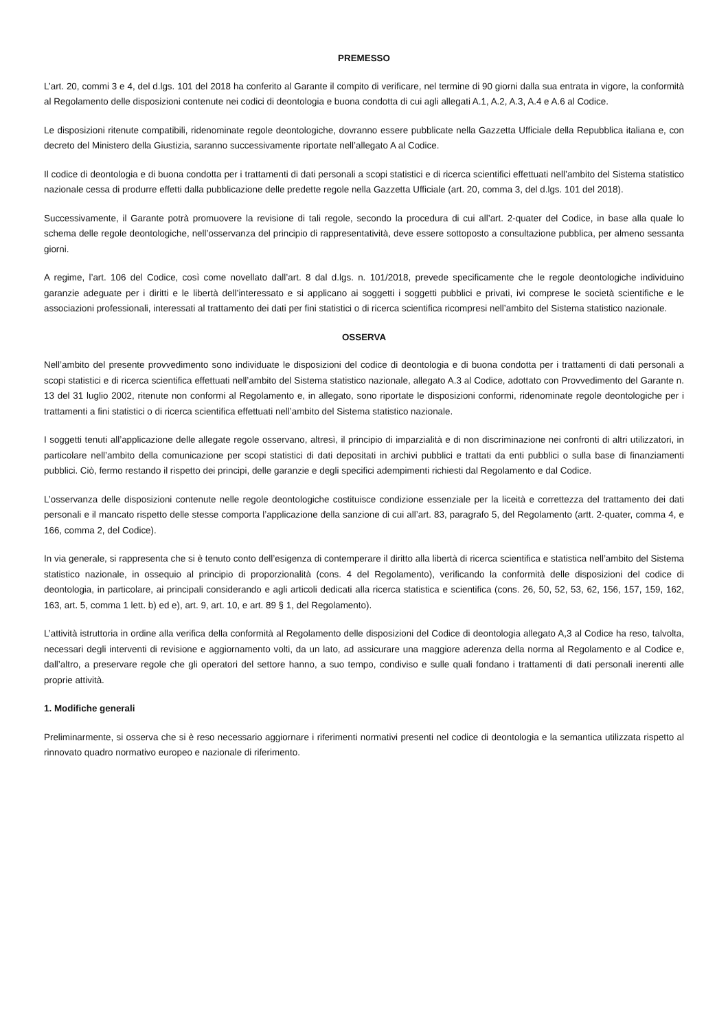PREMESSO
L’art. 20, commi 3 e 4, del d.lgs. 101 del 2018 ha conferito al Garante il compito di verificare, nel termine di 90 giorni dalla sua entrata in vigore, la conformità al Regolamento delle disposizioni contenute nei codici di deontologia e buona condotta di cui agli allegati A.1, A.2, A.3, A.4 e A.6 al Codice.
Le disposizioni ritenute compatibili, ridenominate regole deontologiche, dovranno essere pubblicate nella Gazzetta Ufficiale della Repubblica italiana e, con decreto del Ministero della Giustizia, saranno successivamente riportate nell’allegato A al Codice.
Il codice di deontologia e di buona condotta per i trattamenti di dati personali a scopi statistici e di ricerca scientifici effettuati nell’ambito del Sistema statistico nazionale cessa di produrre effetti dalla pubblicazione delle predette regole nella Gazzetta Ufficiale (art. 20, comma 3, del d.lgs. 101 del 2018).
Successivamente, il Garante potrà promuovere la revisione di tali regole, secondo la procedura di cui all’art. 2-quater del Codice, in base alla quale lo schema delle regole deontologiche, nell’osservanza del principio di rappresentatività, deve essere sottoposto a consultazione pubblica, per almeno sessanta giorni.
A regime, l’art. 106 del Codice, così come novellato dall’art. 8 dal d.lgs. n. 101/2018, prevede specificamente che le regole deontologiche individuino garanzie adeguate per i diritti e le libertà dell’interessato e si applicano ai soggetti i soggetti pubblici e privati, ivi comprese le società scientifiche e le associazioni professionali, interessati al trattamento dei dati per fini statistici o di ricerca scientifica ricompresi nell’ambito del Sistema statistico nazionale.
OSSERVA
Nell’ambito del presente provvedimento sono individuate le disposizioni del codice di deontologia e di buona condotta per i trattamenti di dati personali a scopi statistici e di ricerca scientifica effettuati nell’ambito del Sistema statistico nazionale, allegato A.3 al Codice, adottato con Provvedimento del Garante n. 13 del 31 luglio 2002, ritenute non conformi al Regolamento e, in allegato, sono riportate le disposizioni conformi, ridenominate regole deontologiche per i trattamenti a fini statistici o di ricerca scientifica effettuati nell’ambito del Sistema statistico nazionale.
I soggetti tenuti all’applicazione delle allegate regole osservano, altresì, il principio di imparzialità e di non discriminazione nei confronti di altri utilizzatori, in particolare nell’ambito della comunicazione per scopi statistici di dati depositati in archivi pubblici e trattati da enti pubblici o sulla base di finanziamenti pubblici. Ciò, fermo restando il rispetto dei principi, delle garanzie e degli specifici adempimenti richiesti dal Regolamento e dal Codice.
L’osservanza delle disposizioni contenute nelle regole deontologiche costituisce condizione essenziale per la liceità e correttezza del trattamento dei dati personali e il mancato rispetto delle stesse comporta l’applicazione della sanzione di cui all’art. 83, paragrafo 5, del Regolamento (artt. 2-quater, comma 4, e 166, comma 2, del Codice).
In via generale, si rappresenta che si è tenuto conto dell’esigenza di contemperare il diritto alla libertà di ricerca scientifica e statistica nell’ambito del Sistema statistico nazionale, in ossequio al principio di proporzionalità (cons. 4 del Regolamento), verificando la conformità delle disposizioni del codice di deontologia, in particolare, ai principali considerando e agli articoli dedicati alla ricerca statistica e scientifica (cons. 26, 50, 52, 53, 62, 156, 157, 159, 162, 163, art. 5, comma 1 lett. b) ed e), art. 9, art. 10, e art. 89 § 1, del Regolamento).
L’attività istruttoria in ordine alla verifica della conformità al Regolamento delle disposizioni del Codice di deontologia allegato A,3 al Codice ha reso, talvolta, necessari degli interventi di revisione e aggiornamento volti, da un lato, ad assicurare una maggiore aderenza della norma al Regolamento e al Codice e, dall’altro, a preservare regole che gli operatori del settore hanno, a suo tempo, condiviso e sulle quali fondano i trattamenti di dati personali inerenti alle proprie attività.
1. Modifiche generali
Preliminarmente, si osserva che si è reso necessario aggiornare i riferimenti normativi presenti nel codice di deontologia e la semantica utilizzata rispetto al rinnovato quadro normativo europeo e nazionale di riferimento.